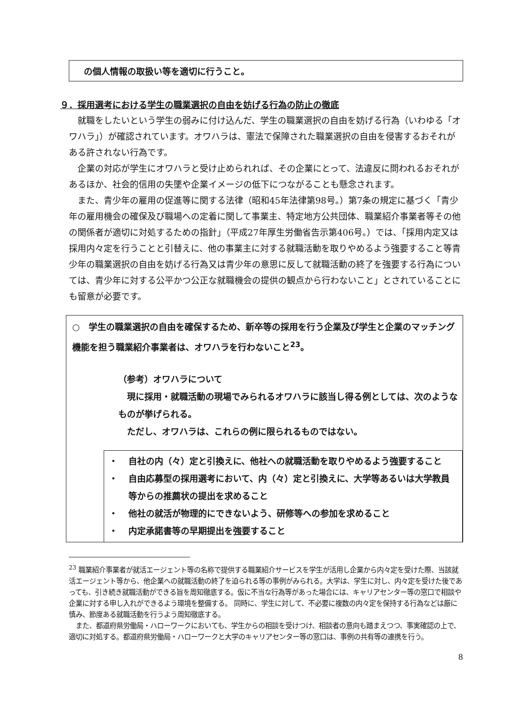の個人情報の取扱い等を適切に行うこと。
９．採用選考における学生の職業選択の自由を妨げる行為の防止の徹底
就職をしたいという学生の弱みに付け込んだ、学生の職業選択の自由を妨げる行為（いわゆる「オワハラ」）が確認されています。オワハラは、憲法で保障された職業選択の自由を侵害するおそれがある許されない行為です。
企業の対応が学生にオワハラと受け止められれば、その企業にとって、法違反に問われるおそれがあるほか、社会的信用の失墜や企業イメージの低下につながることも懸念されます。
また、青少年の雇用の促進等に関する法律（昭和45年法律第98号。）第7条の規定に基づく「青少年の雇用機会の確保及び職場への定着に関して事業主、特定地方公共団体、職業紹介事業者等その他の関係者が適切に対処するための指針」（平成27年厚生労働省告示第406号。）では、「採用内定又は採用内々定を行うことと引替えに、他の事業主に対する就職活動を取りやめるよう強要すること等青少年の職業選択の自由を妨げる行為又は青少年の意思に反して就職活動の終了を強要する行為については、青少年に対する公平かつ公正な就職機会の提供の観点から行わないこと」とされていることにも留意が必要です。
○　学生の職業選択の自由を確保するため、新卒等の採用を行う企業及び学生と企業のマッチング機能を担う職業紹介事業者は、オワハラを行わないこと<sup>23</sup>。
（参考）オワハラについて
　現に採用・就職活動の現場でみられるオワハラに該当し得る例としては、次のようなものが挙げられる。
　ただし、オワハラは、これらの例に限られるものではない。
・ 自社の内（々）定と引換えに、他社への就職活動を取りやめるよう強要すること
・ 自由応募型の採用選考において、内（々）定と引換えに、大学等あるいは大学教員等からの推薦状の提出を求めること
・ 他社の就活が物理的にできないよう、研修等への参加を求めること
・ 内定承諾書等の早期提出を強要すること
<sup>23</sup> 職業紹介事業者が就活エージェント等の名称で提供する職業紹介サービスを学生が活用し企業から内々定を受けた際、当該就活エージェント等から、他企業への就職活動の終了を迫られる等の事例がみられる。大学は、学生に対し、内々定を受けた後であっても、引き続き就職活動ができる旨を周知徹底する。仮に不当な行為等があった場合には、キャリアセンター等の窓口で相談や企業に対する申し入れができるよう環境を整備する。 同時に、学生に対して、不必要に複数の内々定を保持する行為などは厳に慎み、節度ある就職活動を行うよう周知徹底する。
　また、都道府県労働局・ハローワークにおいても、学生からの相談を受けつけ、相談者の意向も踏まえつつ、事実確認の上で、適切に対処する。都道府県労働局・ハローワークと大学のキャリアセンター等の窓口は、事例の共有等の連携を行う。
8